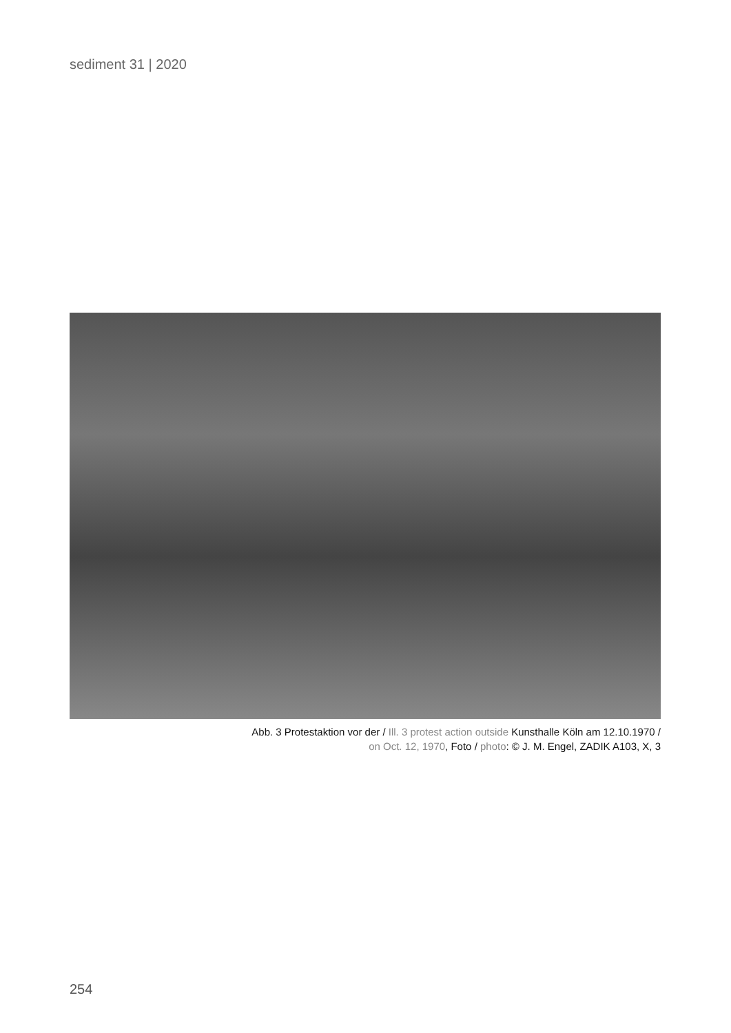sediment 31 | 2020
Abb. 3 Protestaktion vor der / Ill. 3 protest action outside Kunsthalle Köln am 12.10.1970 /
on Oct. 12, 1970, Foto / photo: © J. M. Engel, ZADIK A103, X, 3
254